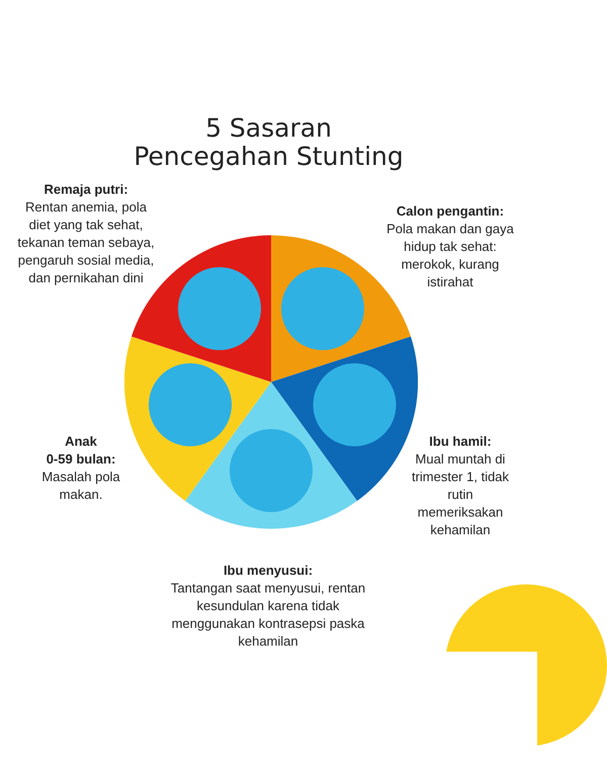5 Sasaran
Pencegahan Stunting
Remaja putri:
Rentan anemia, pola diet yang tak sehat, tekanan teman sebaya, pengaruh sosial media, dan pernikahan dini
Calon pengantin:
Pola makan dan gaya hidup tak sehat: merokok, kurang istirahat
Anak
0-59 bulan:
Masalah pola makan.
Ibu hamil:
Mual muntah di trimester 1, tidak rutin memeriksakan kehamilan
Ibu menyusui:
Tantangan saat menyusui, rentan kesundulan karena tidak menggunakan kontrasepsi paska kehamilan